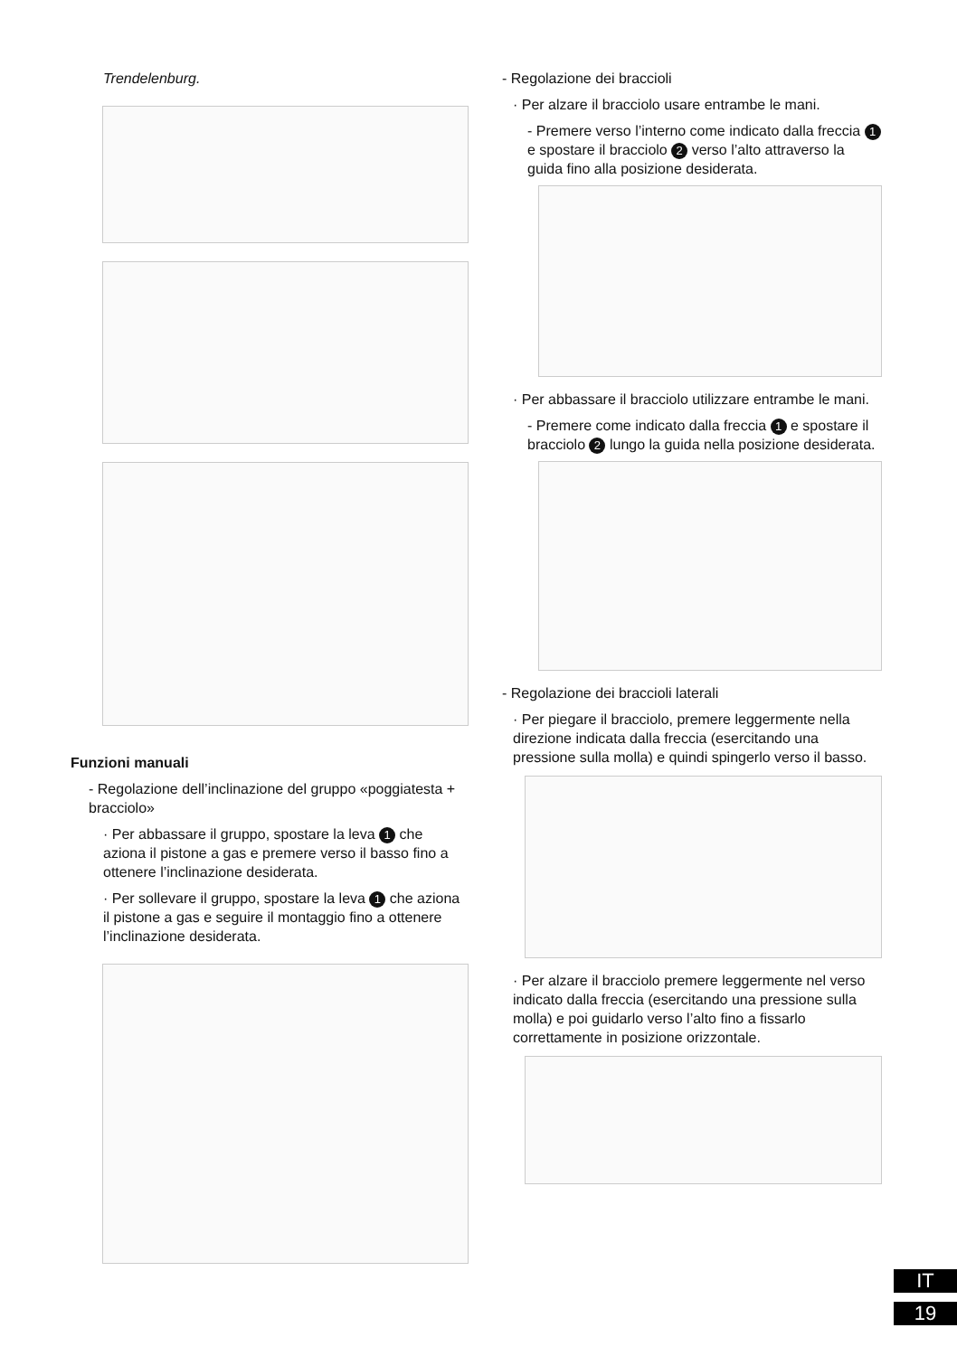Trendelenburg.
Funzioni manuali
- Regolazione dell’inclinazione del gruppo «poggiatesta + bracciolo»
· Per abbassare il gruppo, spostare la leva 1 che aziona il pistone a gas e premere verso il basso fino a ottenere l’inclinazione desiderata.
· Per sollevare il gruppo, spostare la leva 1 che aziona il pistone a gas e seguire il montaggio fino a ottenere l’inclinazione desiderata.
- Regolazione dei braccioli
· Per alzare il bracciolo usare entrambe le mani.
- Premere verso l’interno come indicato dalla freccia 1 e spostare il bracciolo 2 verso l’alto attraverso la guida fino alla posizione desiderata.
· Per abbassare il bracciolo utilizzare entrambe le mani.
- Premere come indicato dalla freccia 1 e spostare il bracciolo 2 lungo la guida nella posizione desiderata.
- Regolazione dei braccioli laterali
· Per piegare il bracciolo, premere leggermente nella direzione indicata dalla freccia (esercitando una pressione sulla molla) e quindi spingerlo verso il basso.
· Per alzare il bracciolo premere leggermente nel verso indicato dalla freccia (esercitando una pressione sulla molla) e poi guidarlo verso l’alto fino a fissarlo correttamente in posizione orizzontale.
IT
19